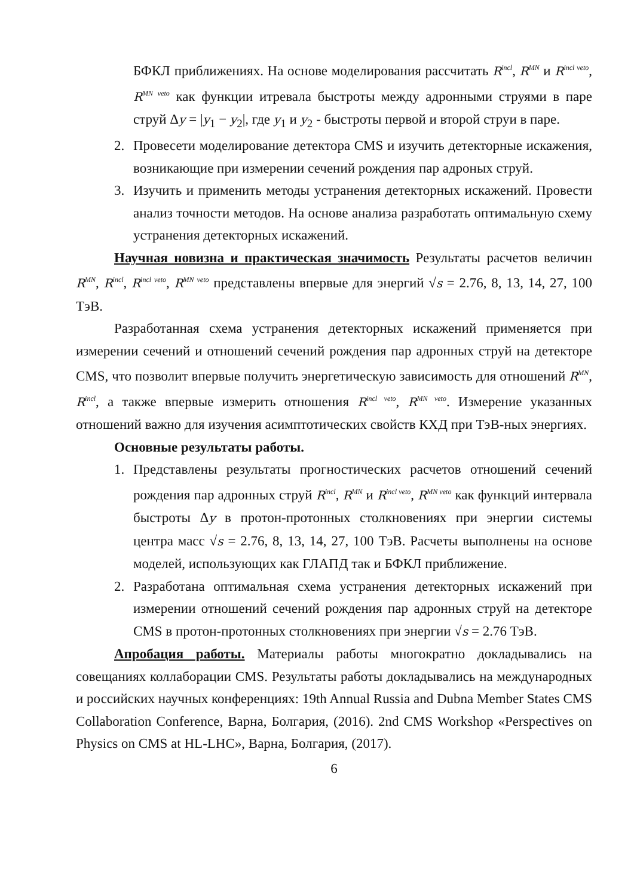БФКЛ приближениях. На основе моделирования рассчитать R<sup>incl</sup>, R<sup>MN</sup> и R<sup>incl veto</sup>, R<sup>MN veto</sup> как функции итревала быстроты между адронными струями в паре струй Δy = |y<sub>1</sub> − y<sub>2</sub>|, где y<sub>1</sub> и y<sub>2</sub> - быстроты первой и второй струи в паре.
2. Провесети моделирование детектора CMS и изучить детекторные искажения, возникающие при измерении сечений рождения пар адроных струй.
3. Изучить и применить методы устранения детекторных искажений. Провести анализ точности методов. На основе анализа разработать оптимальную схему устранения детекторных искажений.
Научная новизна и практическая значимость Результаты расчетов величин R<sup>MN</sup>, R<sup>incl</sup>, R<sup>incl veto</sup>, R<sup>MN veto</sup> представлены впервые для энергий √s = 2.76, 8, 13, 14, 27, 100 ТэВ.
Разработанная схема устранения детекторных искажений применяется при измерении сечений и отношений сечений рождения пар адронных струй на детекторе CMS, что позволит впервые получить энергетическую зависимость для отношений R<sup>MN</sup>, R<sup>incl</sup>, а также впервые измерить отношения R<sup>incl veto</sup>, R<sup>MN veto</sup>. Измерение указанных отношений важно для изучения асимптотических свойств КХД при ТэВ-ных энергиях.
Основные результаты работы.
1. Представлены результаты прогностических расчетов отношений сечений рождения пар адронных струй R<sup>incl</sup>, R<sup>MN</sup> и R<sup>incl veto</sup>, R<sup>MN veto</sup> как функций интервала быстроты Δy в протон-протонных столкновениях при энергии системы центра масс √s = 2.76, 8, 13, 14, 27, 100 ТэВ. Расчеты выполнены на основе моделей, использующих как ГЛАПД так и БФКЛ приближение.
2. Разработана оптимальная схема устранения детекторных искажений при измерении отношений сечений рождения пар адронных струй на детекторе CMS в протон-протонных столкновениях при энергии √s = 2.76 ТэВ.
Апробация работы. Материалы работы многократно докладывались на совещаниях коллаборации CMS. Результаты работы докладывались на международных и российских научных конференциях: 19th Annual Russia and Dubna Member States CMS Collaboration Conference, Варна, Болгария, (2016). 2nd CMS Workshop «Perspectives on Physics on CMS at HL-LHC», Варна, Болгария, (2017).
6